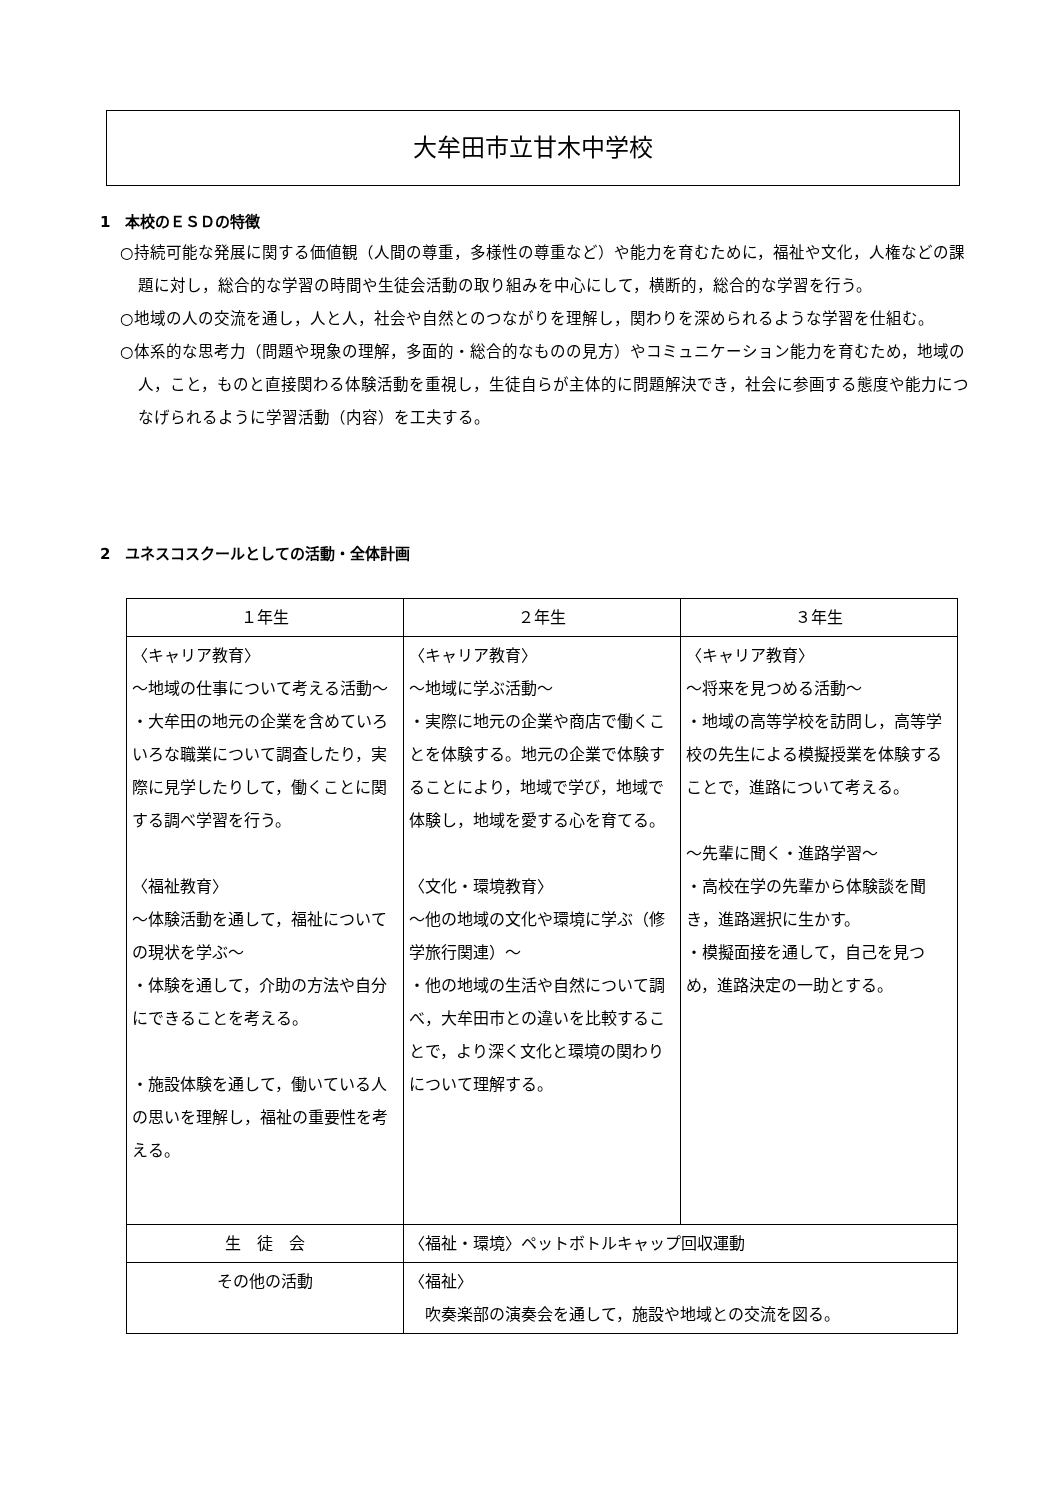大牟田市立甘木中学校
1　本校のＥＳＤの特徴
○持続可能な発展に関する価値観（人間の尊重，多様性の尊重など）や能力を育むために，福祉や文化，人権などの課題に対し，総合的な学習の時間や生徒会活動の取り組みを中心にして，横断的，総合的な学習を行う。
○地域の人の交流を通し，人と人，社会や自然とのつながりを理解し，関わりを深められるような学習を仕組む。
○体系的な思考力（問題や現象の理解，多面的・総合的なものの見方）やコミュニケーション能力を育むため，地域の人，こと，ものと直接関わる体験活動を重視し，生徒自らが主体的に問題解決でき，社会に参画する態度や能力につなげられるように学習活動（内容）を工夫する。
2　ユネスコスクールとしての活動・全体計画
| １年生 | ２年生 | ３年生 |
| --- | --- | --- |
| 〈キャリア教育〉 ～地域の仕事について考える活動～ ・大牟田の地元の企業を含めていろいろな職業について調査したり，実際に見学したりして，働くことに関する調べ学習を行う。 〈福祉教育〉 ～体験活動を通して，福祉についての現状を学ぶ～ ・体験を通して，介助の方法や自分にできることを考える。 ・施設体験を通して，働いている人の思いを理解し，福祉の重要性を考える。 | 〈キャリア教育〉 ～地域に学ぶ活動～ ・実際に地元の企業や商店で働くことを体験する。地元の企業で体験することにより，地域で学び，地域で体験し，地域を愛する心を育てる。 〈文化・環境教育〉 ～他の地域の文化や環境に学ぶ（修学旅行関連）～ ・他の地域の生活や自然について調べ，大牟田市との違いを比較することで，より深く文化と環境の関わりについて理解する。 | 〈キャリア教育〉 ～将来を見つめる活動～ ・地域の高等学校を訪問し，高等学校の先生による模擬授業を体験することで，進路について考える。 ～先輩に聞く・進路学習～ ・高校在学の先輩から体験談を聞き，進路選択に生かす。 ・模擬面接を通して，自己を見つめ，進路決定の一助とする。 |
| 生 徒 会 | 〈福祉・環境〉ペットボトルキャップ回収運動 | |
| その他の活動 | 〈福祉〉 吹奏楽部の演奏会を通して，施設や地域との交流を図る。 | |